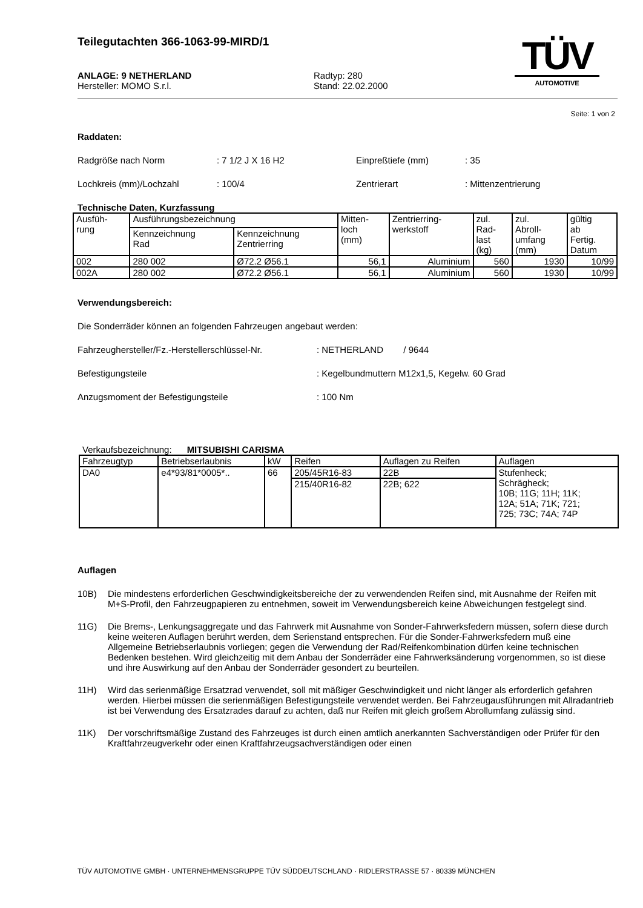Teilegutachten 366-1063-99-MIRD/1
TÜV
AUTOMOTIVE
ANLAGE: 9 NETHERLAND
Hersteller: MOMO S.r.l.
Radtyp: 280
Stand: 22.02.2000
Seite: 1 von 2
Raddaten:
Radgröße nach Norm: 7 1/2 J X 16 H2 Einpreßtiefe (mm): 35
Lochkreis (mm)/Lochzahl: 100/4 Zentrierart: Mittenzentrierung
Technische Daten, Kurzfassung
| Ausfüh- rung | Ausführungsbezeichnung | | Mitten- loch (mm) | Zentrierring- werkstoff | zul. Rad- last (kg) | zul. Abroll- umfang (mm) | gültig ab Fertig. Datum |
| --- | --- | --- | --- | --- | --- | --- | --- |
| | Kennzeichnung Rad | Kennzeichnung Zentrierring | | | | | |
| 002 | 280 002 | Ø72.2 Ø56.1 | 56,1 | Aluminium | 560 | 1930 | 10/99 |
| 002A | 280 002 | Ø72.2 Ø56.1 | 56,1 | Aluminium | 560 | 1930 | 10/99 |
Verwendungsbereich:
Die Sonderräder können an folgenden Fahrzeugen angebaut werden:
Fahrzeughersteller/Fz.-Herstellerschlüssel-Nr.: NETHERLAND / 9644
Befestigungsteile: Kegelbundmuttern M12x1,5, Kegelw. 60 Grad
Anzugsmoment der Befestigungsteile: 100 Nm
Verkaufsbezeichnung: MITSUBISHI CARISMA
| Fahrzeugtyp | Betriebserlaubnis | kW | Reifen | Auflagen zu Reifen | Auflagen |
| --- | --- | --- | --- | --- | --- |
| DA0 | e4*93/81*0005*.. | 66 | 205/45R16-83 | 22B | Stufenheck; Schrägheck; 10B; 11G; 11H; 11K; 12A; 51A; 71K; 721; 725; 73C; 74A; 74P |
| | | | 215/40R16-82 | 22B; 622 | |
Auflagen
10B) Die mindestens erforderlichen Geschwindigkeitsbereiche der zu verwendenden Reifen sind, mit Ausnahme der Reifen mit M+S-Profil, den Fahrzeugpapieren zu entnehmen, soweit im Verwendungsbereich keine Abweichungen festgelegt sind.
11G) Die Brems-, Lenkungsaggregate und das Fahrwerk mit Ausnahme von Sonder-Fahrwerksfedern müssen, sofern diese durch keine weiteren Auflagen berührt werden, dem Serienstand entsprechen. Für die Sonder-Fahrwerksfedern muß eine Allgemeine Betriebserlaubnis vorliegen; gegen die Verwendung der Rad/Reifenkombination dürfen keine technischen Bedenken bestehen. Wird gleichzeitig mit dem Anbau der Sonderräder eine Fahrwerksänderung vorgenommen, so ist diese und ihre Auswirkung auf den Anbau der Sonderräder gesondert zu beurteilen.
11H) Wird das serienmäßige Ersatzrad verwendet, soll mit mäßiger Geschwindigkeit und nicht länger als erforderlich gefahren werden. Hierbei müssen die serienmäßigen Befestigungsteile verwendet werden. Bei Fahrzeugausführungen mit Allradantrieb ist bei Verwendung des Ersatzrades darauf zu achten, daß nur Reifen mit gleich großem Abrollumfang zulässig sind.
11K) Der vorschriftsmäßige Zustand des Fahrzeuges ist durch einen amtlich anerkannten Sachverständigen oder Prüfer für den Kraftfahrzeugverkehr oder einen Kraftfahrzeugsachverständigen oder einen
TÜV AUTOMOTIVE GMBH · UNTERNEHMENSGRUPPE TÜV SÜDDEUTSCHLAND · RIDLERSTRASSE 57 · 80339 MÜNCHEN